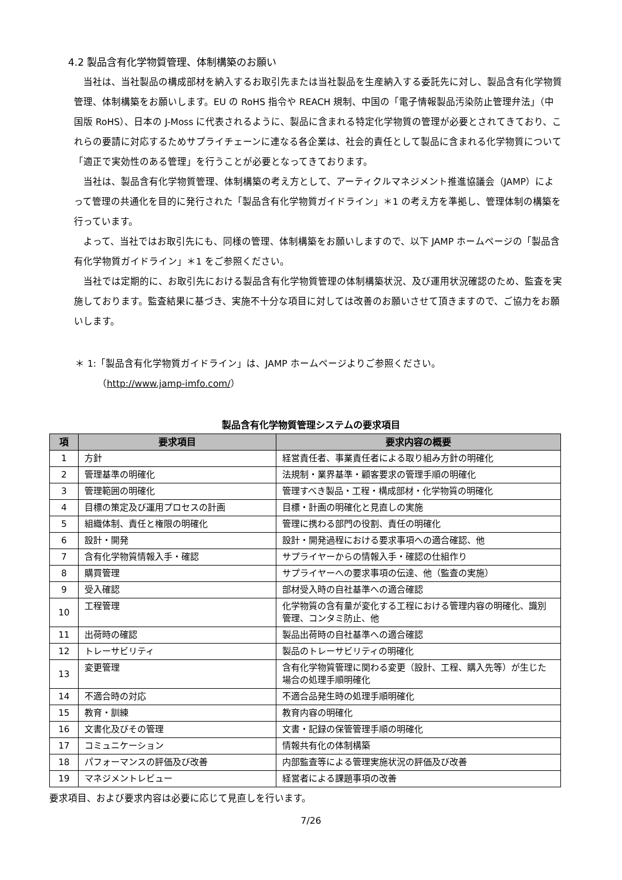4.2 製品含有化学物質管理、体制構築のお願い
当社は、当社製品の構成部材を納入するお取引先または当社製品を生産納入する委託先に対し、製品含有化学物質管理、体制構築をお願いします。EU の RoHS 指令や REACH 規制、中国の「電子情報製品汚染防止管理弁法」（中国版 RoHS）、日本の J-Moss に代表されるように、製品に含まれる特定化学物質の管理が必要とされてきており、これらの要請に対応するためサプライチェーンに連なる各企業は、社会的責任として製品に含まれる化学物質について「適正で実効性のある管理」を行うことが必要となってきております。
当社は、製品含有化学物質管理、体制構築の考え方として、アーティクルマネジメント推進協議会（JAMP）によって管理の共通化を目的に発行された「製品含有化学物質ガイドライン」＊1 の考え方を準拠し、管理体制の構築を行っています。
よって、当社ではお取引先にも、同様の管理、体制構築をお願いしますので、以下 JAMP ホームページの「製品含有化学物質ガイドライン」＊1 をご参照ください。
当社では定期的に、お取引先における製品含有化学物質管理の体制構築状況、及び運用状況確認のため、監査を実施しております。監査結果に基づき、実施不十分な項目に対しては改善のお願いさせて頂きますので、ご協力をお願いします。
＊ 1:「製品含有化学物質ガイドライン」は、JAMP ホームページよりご参照ください。
（ http://www.jamp-imfo.com/）
製品含有化学物質管理システムの要求項目
| 項 | 要求項目 | 要求内容の概要 |
| --- | --- | --- |
| 1 | 方針 | 経営責任者、事業責任者による取り組み方針の明確化 |
| 2 | 管理基準の明確化 | 法規制・業界基準・顧客要求の管理手順の明確化 |
| 3 | 管理範囲の明確化 | 管理すべき製品・工程・構成部材・化学物質の明確化 |
| 4 | 目標の策定及び運用プロセスの計画 | 目標・計画の明確化と見直しの実施 |
| 5 | 組織体制、責任と権限の明確化 | 管理に携わる部門の役割、責任の明確化 |
| 6 | 設計・開発 | 設計・開発過程における要求事項への適合確認、他 |
| 7 | 含有化学物質情報入手・確認 | サプライヤーからの情報入手・確認の仕組作り |
| 8 | 購買管理 | サプライヤーへの要求事項の伝達、他（監査の実施） |
| 9 | 受入確認 | 部材受入時の自社基準への適合確認 |
| 10 | 工程管理 | 化学物質の含有量が変化する工程における管理内容の明確化、識別管理、コンタミ防止、他 |
| 11 | 出荷時の確認 | 製品出荷時の自社基準への適合確認 |
| 12 | トレーサビリティ | 製品のトレーサビリティの明確化 |
| 13 | 変更管理 | 含有化学物質管理に関わる変更（設計、工程、購入先等）が生じた場合の処理手順明確化 |
| 14 | 不適合時の対応 | 不適合品発生時の処理手順明確化 |
| 15 | 教育・訓練 | 教育内容の明確化 |
| 16 | 文書化及びその管理 | 文書・記録の保管管理手順の明確化 |
| 17 | コミュニケーション | 情報共有化の体制構築 |
| 18 | パフォーマンスの評価及び改善 | 内部監査等による管理実施状況の評価及び改善 |
| 19 | マネジメントレビュー | 経営者による課題事項の改善 |
要求項目、および要求内容は必要に応じて見直しを行います。
7/26